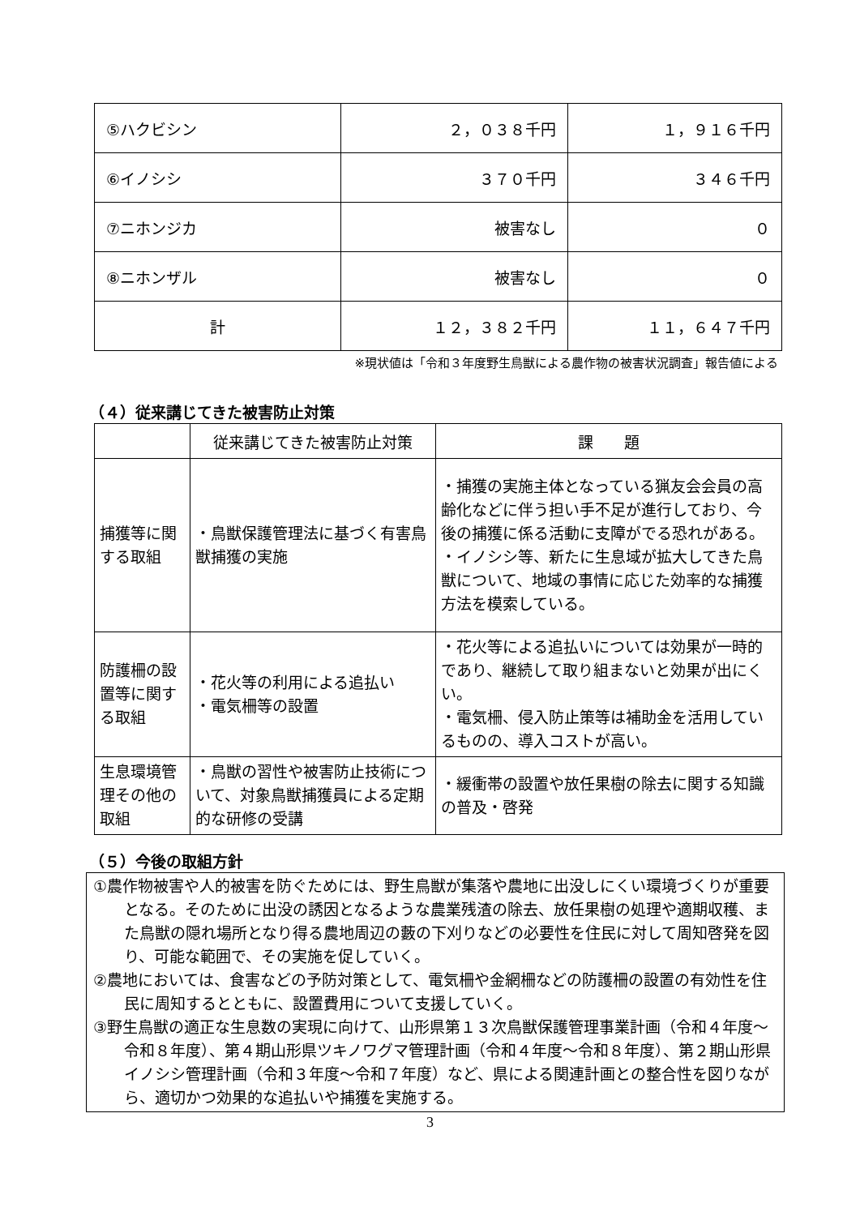| ⑤ハクビシン | ２，０３８千円 | １，９１６千円 |
| ⑥イノシシ | ３７０千円 | ３４６千円 |
| ⑦ニホンジカ | 被害なし | ０ |
| ⑧ニホンザル | 被害なし | ０ |
| 計 | １２，３８２千円 | １１，６４７千円 |
※現状値は「令和３年度野生鳥獣による農作物の被害状況調査」報告値による
（４）従来講じてきた被害防止対策
| | 従来講じてきた被害防止対策 | 課 題 |
| --- | --- | --- |
| 捕獲等に関する取組 | ・鳥獣保護管理法に基づく有害鳥獣捕獲の実施 | ・捕獲の実施主体となっている猟友会会員の高齢化などに伴う担い手不足が進行しており、今後の捕獲に係る活動に支障がでる恐れがある。 ・イノシシ等、新たに生息域が拡大してきた鳥獣について、地域の事情に応じた効率的な捕獲方法を模索している。 |
| 防護柵の設置等に関する取組 | ・花火等の利用による追払い ・電気柵等の設置 | ・花火等による追払いについては効果が一時的であり、継続して取り組まないと効果が出にくい。 ・電気柵、侵入防止策等は補助金を活用しているものの、導入コストが高い。 |
| 生息環境管理その他の取組 | ・鳥獣の習性や被害防止技術について、対象鳥獣捕獲員による定期的な研修の受講 | ・緩衝帯の設置や放任果樹の除去に関する知識の普及・啓発 |
（５）今後の取組方針
①農作物被害や人的被害を防ぐためには、野生鳥獣が集落や農地に出没しにくい環境づくりが重要となる。そのために出没の誘因となるような農業残渣の除去、放任果樹の処理や適期収穫、また鳥獣の隠れ場所となり得る農地周辺の藪の下刈りなどの必要性を住民に対して周知啓発を図り、可能な範囲で、その実施を促していく。
②農地においては、食害などの予防対策として、電気柵や金網柵などの防護柵の設置の有効性を住民に周知するとともに、設置費用について支援していく。
③野生鳥獣の適正な生息数の実現に向けて、山形県第１３次鳥獣保護管理事業計画（令和４年度～令和８年度）、第４期山形県ツキノワグマ管理計画（令和４年度～令和８年度）、第２期山形県イノシシ管理計画（令和３年度～令和７年度）など、県による関連計画との整合性を図りながら、適切かつ効果的な追払いや捕獲を実施する。
3